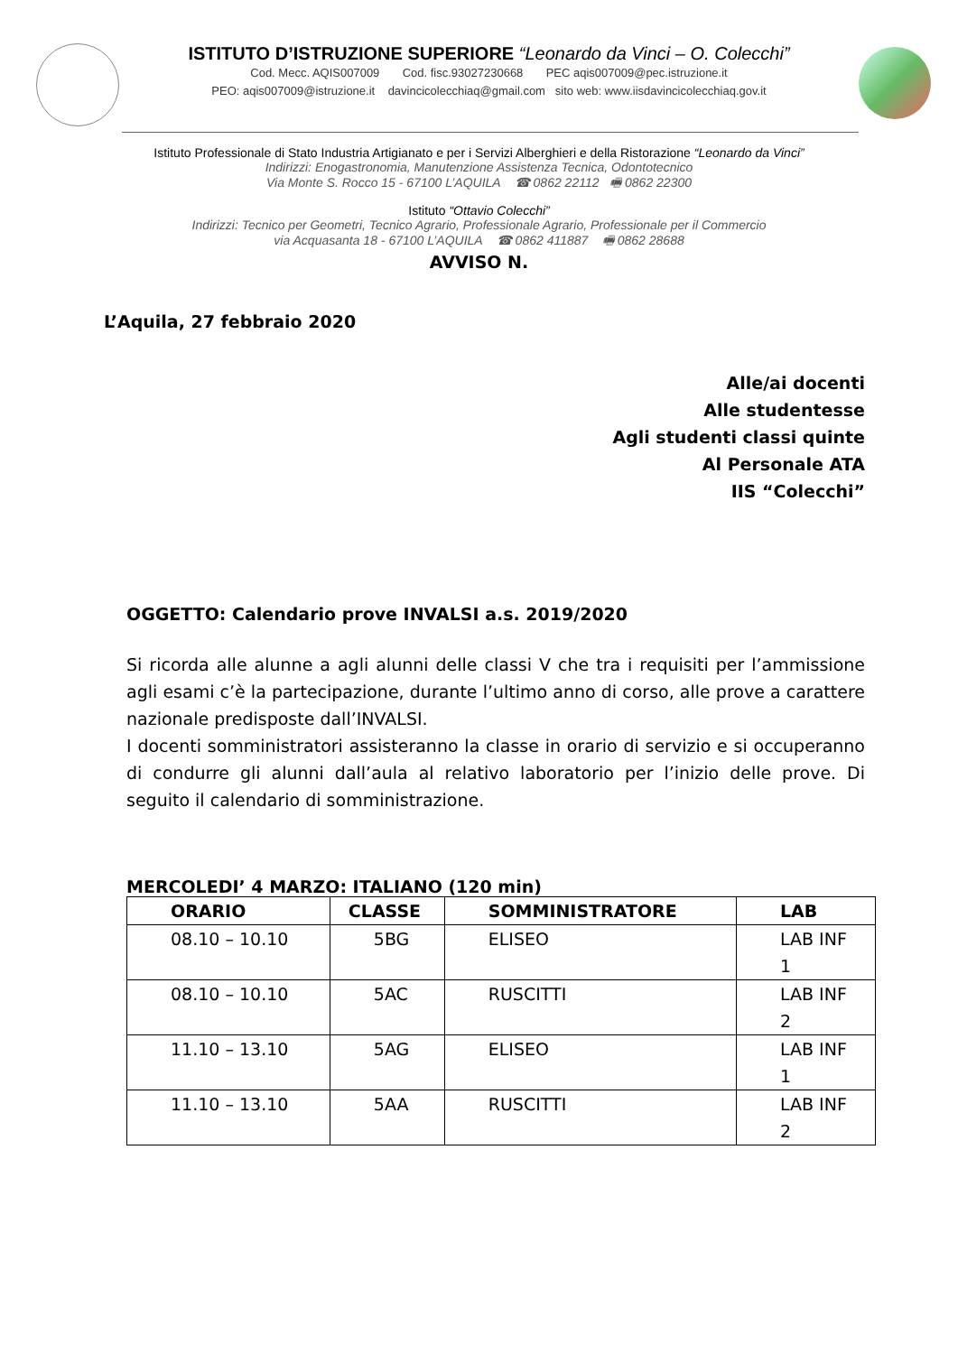ISTITUTO D’ISTRUZIONE SUPERIORE “Leonardo da Vinci – O. Colecchi”
Cod. Mecc. AQIS007009 Cod. fisc.93027230668 PEC aqis007009@pec.istruzione.it
PEO: aqis007009@istruzione.it davincicolecchiaq@gmail.com sito web: www.iisdavincicolecchiaq.gov.it
Istituto Professionale di Stato Industria Artigianato e per i Servizi Alberghieri e della Ristorazione “Leonardo da Vinci”
Indirizzi: Enogastronomia, Manutenzione Assistenza Tecnica, Odontotecnico
Via Monte S. Rocco 15 - 67100 L’AQUILA ☎ 0862 22112 🖷 0862 22300
Istituto “Ottavio Colecchi”
Indirizzi: Tecnico per Geometri, Tecnico Agrario, Professionale Agrario, Professionale per il Commercio
via Acquasanta 18 - 67100 L’AQUILA ☎ 0862 411887 🖷 0862 28688
AVVISO N.
L’Aquila, 27 febbraio 2020
Alle/ai docenti
Alle studentesse
Agli studenti classi quinte
Al Personale ATA
IIS “Colecchi”
OGGETTO: Calendario prove INVALSI a.s. 2019/2020
Si ricorda alle alunne a agli alunni delle classi V che tra i requisiti per l’ammissione agli esami c’è la partecipazione, durante l’ultimo anno di corso, alle prove a carattere nazionale predisposte dall’INVALSI.
I docenti somministratori assisteranno la classe in orario di servizio e si occuperanno di condurre gli alunni dall’aula al relativo laboratorio per l’inizio delle prove. Di seguito il calendario di somministrazione.
MERCOLEDI’ 4 MARZO: ITALIANO (120 min)
| ORARIO | CLASSE | SOMMINISTRATORE | LAB |
| --- | --- | --- | --- |
| 08.10 – 10.10 | 5BG | ELISEO | LAB INF 1 |
| 08.10 – 10.10 | 5AC | RUSCITTI | LAB INF 2 |
| 11.10 – 13.10 | 5AG | ELISEO | LAB INF 1 |
| 11.10 – 13.10 | 5AA | RUSCITTI | LAB INF 2 |